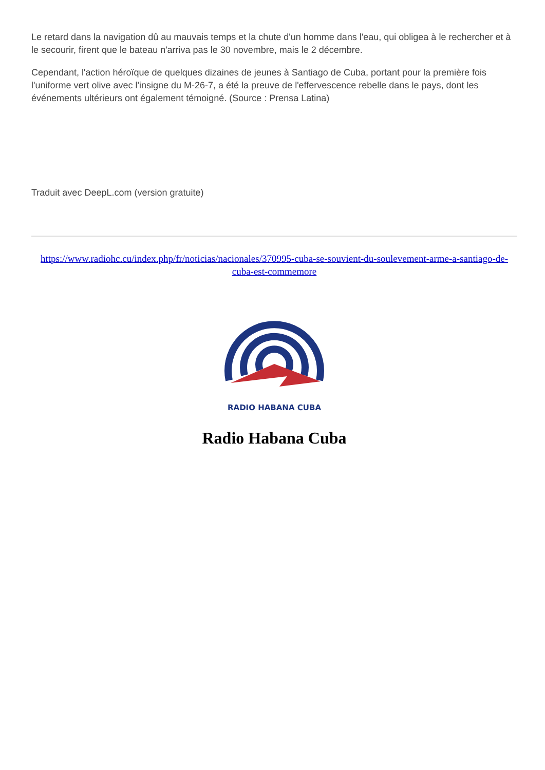Le retard dans la navigation dû au mauvais temps et la chute d'un homme dans l'eau, qui obligea à le rechercher et à le secourir, firent que le bateau n'arriva pas le 30 novembre, mais le 2 décembre.
Cependant, l'action héroïque de quelques dizaines de jeunes à Santiago de Cuba, portant pour la première fois l'uniforme vert olive avec l'insigne du M-26-7, a été la preuve de l'effervescence rebelle dans le pays, dont les événements ultérieurs ont également témoigné. (Source : Prensa Latina)
Traduit avec DeepL.com (version gratuite)
https://www.radiohc.cu/index.php/fr/noticias/nacionales/370995-cuba-se-souvient-du-soulevement-arme-a-santiago-de-cuba-est-commemore
RADIO HABANA CUBA
Radio Habana Cuba